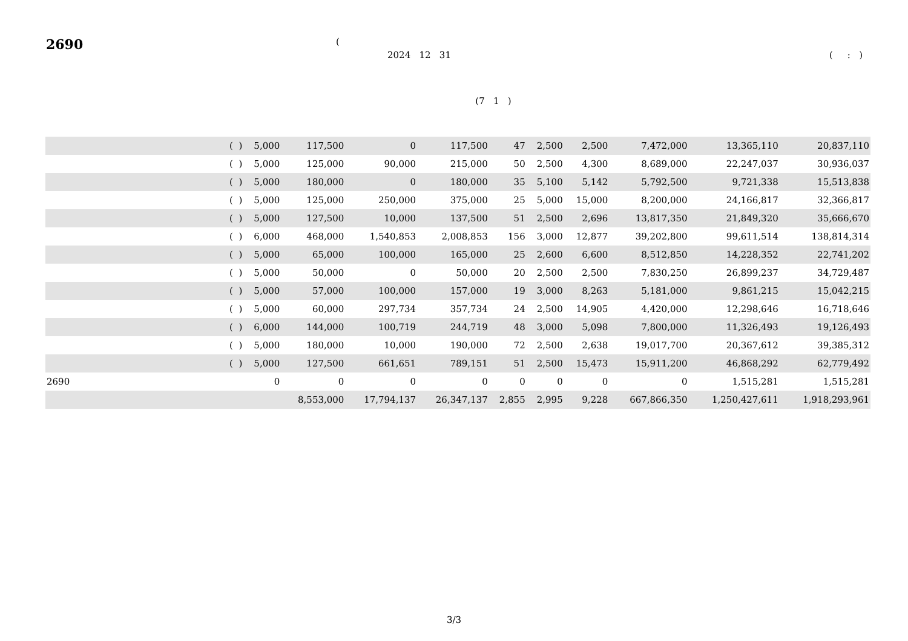2690
(2024 12 31 ( : )
(7 1 )
| | ( ) | 5,000 | 117,500 | 0 | 117,500 | 47 | 2,500 | 2,500 | 7,472,000 | 13,365,110 | 20,837,110 |
| | ( ) | 5,000 | 125,000 | 90,000 | 215,000 | 50 | 2,500 | 4,300 | 8,689,000 | 22,247,037 | 30,936,037 |
| | ( ) | 5,000 | 180,000 | 0 | 180,000 | 35 | 5,100 | 5,142 | 5,792,500 | 9,721,338 | 15,513,838 |
| | ( ) | 5,000 | 125,000 | 250,000 | 375,000 | 25 | 5,000 | 15,000 | 8,200,000 | 24,166,817 | 32,366,817 |
| | ( ) | 5,000 | 127,500 | 10,000 | 137,500 | 51 | 2,500 | 2,696 | 13,817,350 | 21,849,320 | 35,666,670 |
| | ( ) | 6,000 | 468,000 | 1,540,853 | 2,008,853 | 156 | 3,000 | 12,877 | 39,202,800 | 99,611,514 | 138,814,314 |
| | ( ) | 5,000 | 65,000 | 100,000 | 165,000 | 25 | 2,600 | 6,600 | 8,512,850 | 14,228,352 | 22,741,202 |
| | ( ) | 5,000 | 50,000 | 0 | 50,000 | 20 | 2,500 | 2,500 | 7,830,250 | 26,899,237 | 34,729,487 |
| | ( ) | 5,000 | 57,000 | 100,000 | 157,000 | 19 | 3,000 | 8,263 | 5,181,000 | 9,861,215 | 15,042,215 |
| | ( ) | 5,000 | 60,000 | 297,734 | 357,734 | 24 | 2,500 | 14,905 | 4,420,000 | 12,298,646 | 16,718,646 |
| | ( ) | 6,000 | 144,000 | 100,719 | 244,719 | 48 | 3,000 | 5,098 | 7,800,000 | 11,326,493 | 19,126,493 |
| | ( ) | 5,000 | 180,000 | 10,000 | 190,000 | 72 | 2,500 | 2,638 | 19,017,700 | 20,367,612 | 39,385,312 |
| | ( ) | 5,000 | 127,500 | 661,651 | 789,151 | 51 | 2,500 | 15,473 | 15,911,200 | 46,868,292 | 62,779,492 |
| 2690 | | 0 | 0 | 0 | 0 | 0 | 0 | 0 | 0 | 1,515,281 | 1,515,281 |
| | | | 8,553,000 | 17,794,137 | 26,347,137 | 2,855 | 2,995 | 9,228 | 667,866,350 | 1,250,427,611 | 1,918,293,961 |
3/3